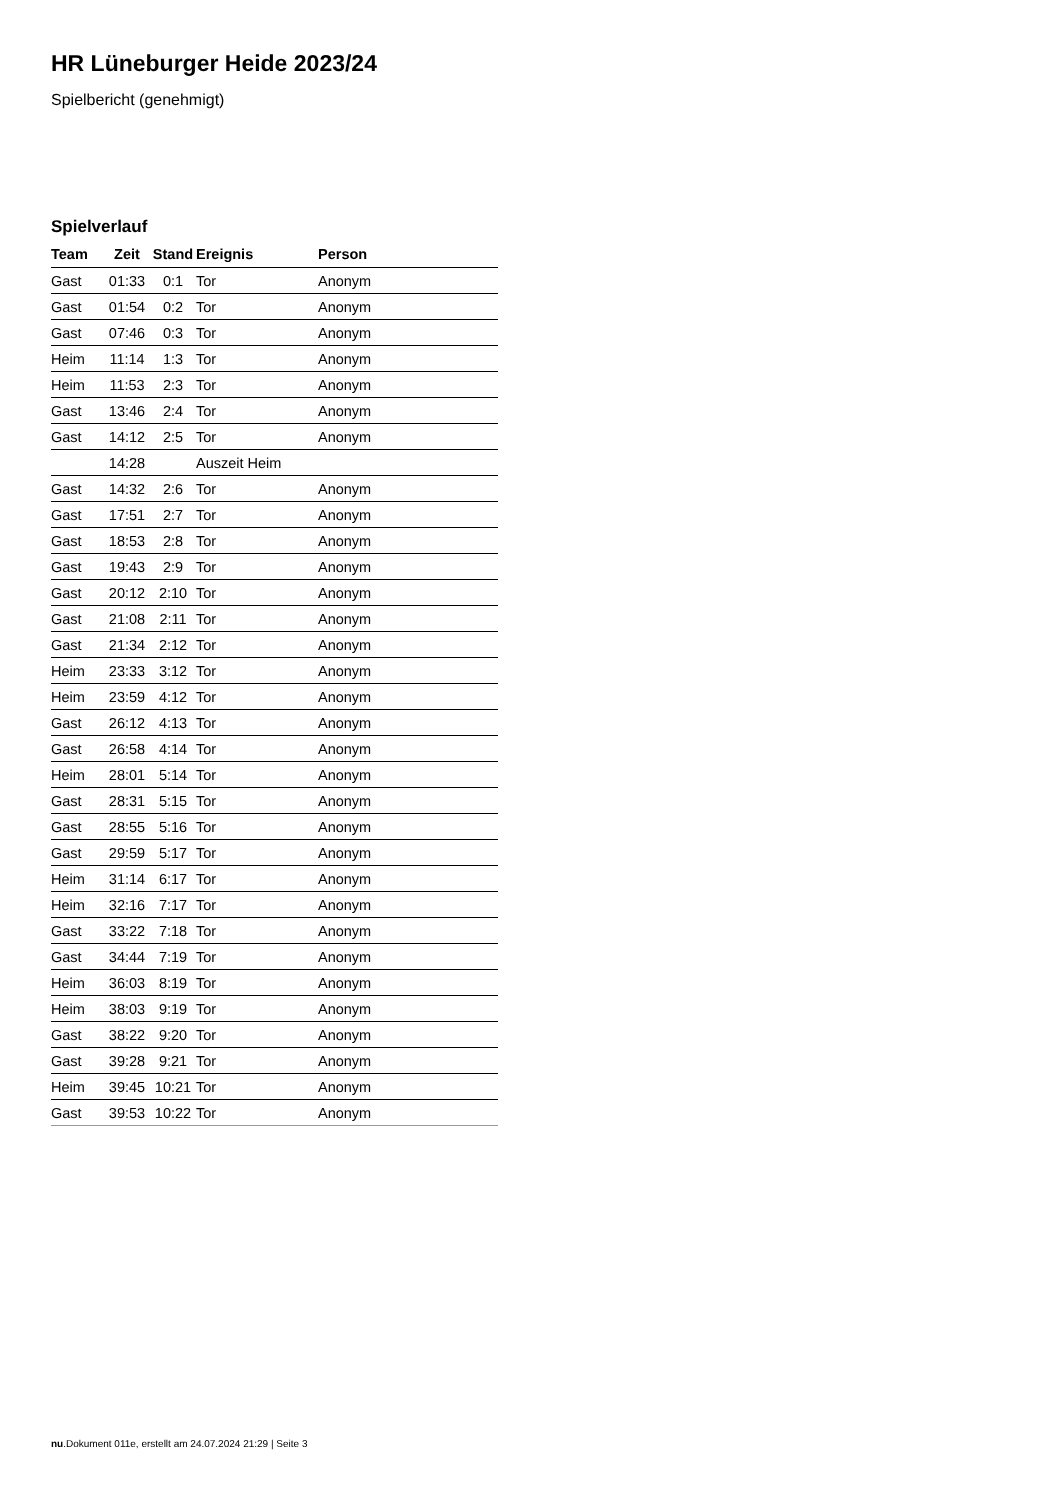HR Lüneburger Heide 2023/24
Spielbericht (genehmigt)
Spielverlauf
| Team | Zeit | Stand | Ereignis | Person |
| --- | --- | --- | --- | --- |
| Gast | 01:33 | 0:1 | Tor | Anonym |
| Gast | 01:54 | 0:2 | Tor | Anonym |
| Gast | 07:46 | 0:3 | Tor | Anonym |
| Heim | 11:14 | 1:3 | Tor | Anonym |
| Heim | 11:53 | 2:3 | Tor | Anonym |
| Gast | 13:46 | 2:4 | Tor | Anonym |
| Gast | 14:12 | 2:5 | Tor | Anonym |
| | 14:28 | | Auszeit Heim | |
| Gast | 14:32 | 2:6 | Tor | Anonym |
| Gast | 17:51 | 2:7 | Tor | Anonym |
| Gast | 18:53 | 2:8 | Tor | Anonym |
| Gast | 19:43 | 2:9 | Tor | Anonym |
| Gast | 20:12 | 2:10 | Tor | Anonym |
| Gast | 21:08 | 2:11 | Tor | Anonym |
| Gast | 21:34 | 2:12 | Tor | Anonym |
| Heim | 23:33 | 3:12 | Tor | Anonym |
| Heim | 23:59 | 4:12 | Tor | Anonym |
| Gast | 26:12 | 4:13 | Tor | Anonym |
| Gast | 26:58 | 4:14 | Tor | Anonym |
| Heim | 28:01 | 5:14 | Tor | Anonym |
| Gast | 28:31 | 5:15 | Tor | Anonym |
| Gast | 28:55 | 5:16 | Tor | Anonym |
| Gast | 29:59 | 5:17 | Tor | Anonym |
| Heim | 31:14 | 6:17 | Tor | Anonym |
| Heim | 32:16 | 7:17 | Tor | Anonym |
| Gast | 33:22 | 7:18 | Tor | Anonym |
| Gast | 34:44 | 7:19 | Tor | Anonym |
| Heim | 36:03 | 8:19 | Tor | Anonym |
| Heim | 38:03 | 9:19 | Tor | Anonym |
| Gast | 38:22 | 9:20 | Tor | Anonym |
| Gast | 39:28 | 9:21 | Tor | Anonym |
| Heim | 39:45 | 10:21 | Tor | Anonym |
| Gast | 39:53 | 10:22 | Tor | Anonym |
nu.Dokument 011e, erstellt am 24.07.2024 21:29 | Seite 3